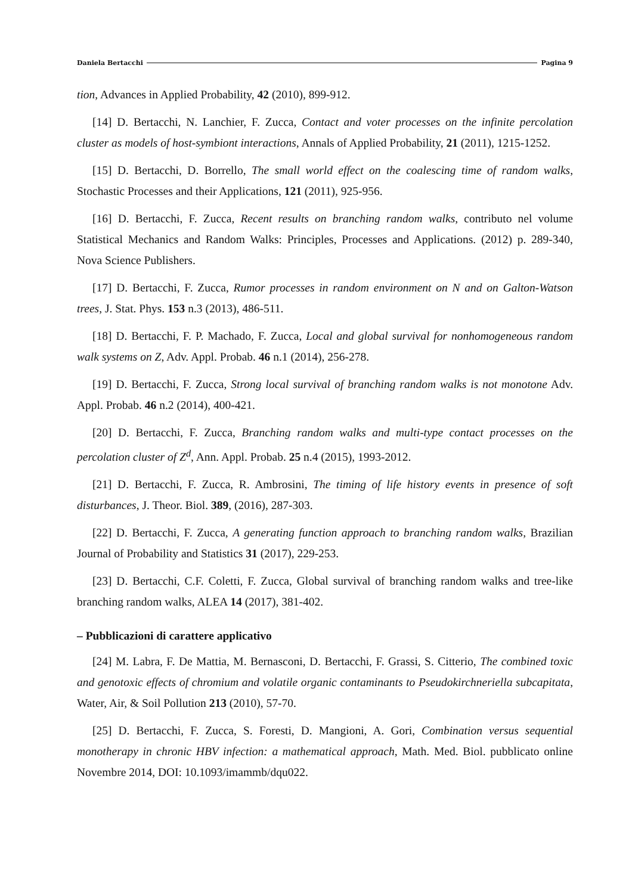Daniela Bertacchi Pagina 9
tion, Advances in Applied Probability, 42 (2010), 899-912.
[14] D. Bertacchi, N. Lanchier, F. Zucca, Contact and voter processes on the infinite percolation cluster as models of host-symbiont interactions, Annals of Applied Probability, 21 (2011), 1215-1252.
[15] D. Bertacchi, D. Borrello, The small world effect on the coalescing time of random walks, Stochastic Processes and their Applications, 121 (2011), 925-956.
[16] D. Bertacchi, F. Zucca, Recent results on branching random walks, contributo nel volume Statistical Mechanics and Random Walks: Principles, Processes and Applications. (2012) p. 289-340, Nova Science Publishers.
[17] D. Bertacchi, F. Zucca, Rumor processes in random environment on N and on Galton-Watson trees, J. Stat. Phys. 153 n.3 (2013), 486-511.
[18] D. Bertacchi, F. P. Machado, F. Zucca, Local and global survival for nonhomogeneous random walk systems on Z, Adv. Appl. Probab. 46 n.1 (2014), 256-278.
[19] D. Bertacchi, F. Zucca, Strong local survival of branching random walks is not monotone Adv. Appl. Probab. 46 n.2 (2014), 400-421.
[20] D. Bertacchi, F. Zucca, Branching random walks and multi-type contact processes on the percolation cluster of Z<sup>d</sup>, Ann. Appl. Probab. 25 n.4 (2015), 1993-2012.
[21] D. Bertacchi, F. Zucca, R. Ambrosini, The timing of life history events in presence of soft disturbances, J. Theor. Biol. 389, (2016), 287-303.
[22] D. Bertacchi, F. Zucca, A generating function approach to branching random walks, Brazilian Journal of Probability and Statistics 31 (2017), 229-253.
[23] D. Bertacchi, C.F. Coletti, F. Zucca, Global survival of branching random walks and tree-like branching random walks, ALEA 14 (2017), 381-402.
– Pubblicazioni di carattere applicativo
[24] M. Labra, F. De Mattia, M. Bernasconi, D. Bertacchi, F. Grassi, S. Citterio, The combined toxic and genotoxic effects of chromium and volatile organic contaminants to Pseudokirchneriella subcapitata, Water, Air, & Soil Pollution 213 (2010), 57-70.
[25] D. Bertacchi, F. Zucca, S. Foresti, D. Mangioni, A. Gori, Combination versus sequential monotherapy in chronic HBV infection: a mathematical approach, Math. Med. Biol. pubblicato online Novembre 2014, DOI: 10.1093/imammb/dqu022.